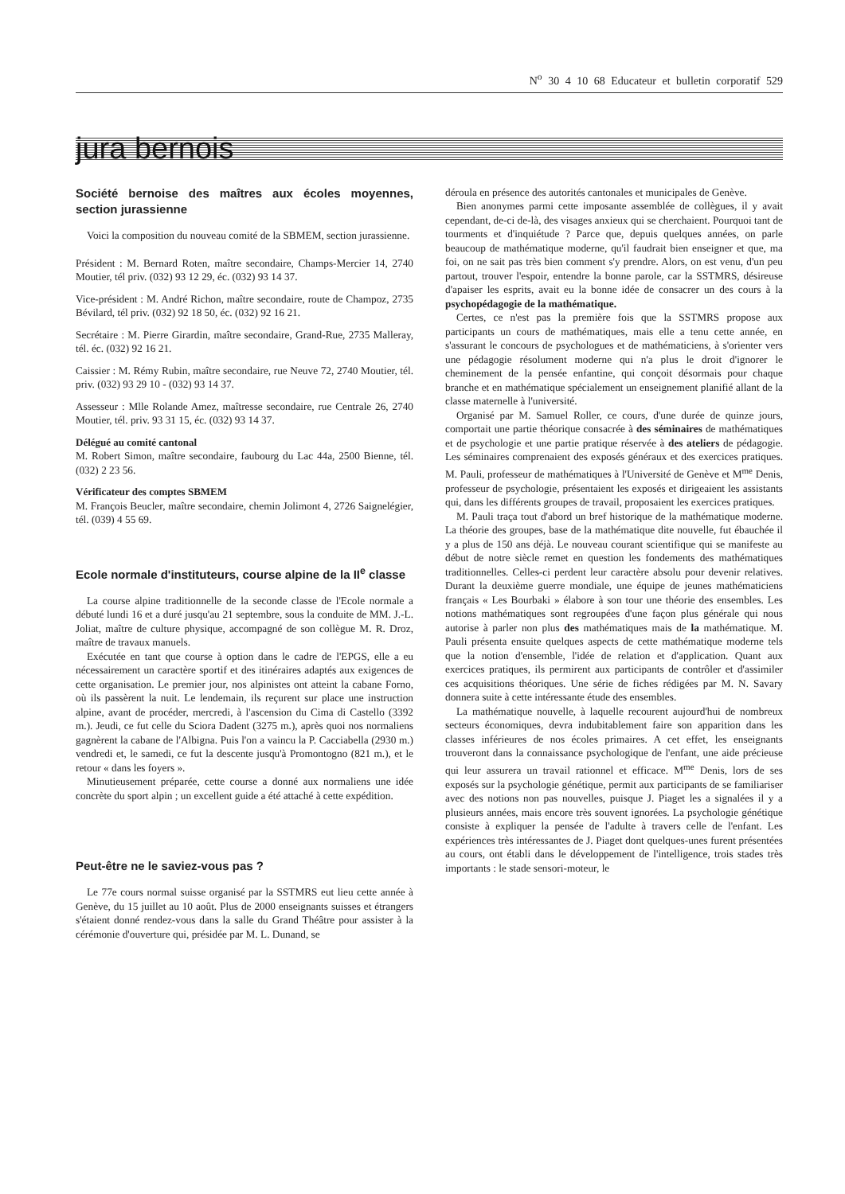N<sup>o</sup> 30 4 10 68 Educateur et bulletin corporatif 529
jura bernois
Société bernoise des maîtres aux écoles moyennes, section jurassienne
Voici la composition du nouveau comité de la SBMEM, section jurassienne.
Président : M. Bernard Roten, maître secondaire, Champs-Mercier 14, 2740 Moutier, tél priv. (032) 93 12 29, éc. (032) 93 14 37.
Vice-président : M. André Richon, maître secondaire, route de Champoz, 2735 Bévilard, tél priv. (032) 92 18 50, éc. (032) 92 16 21.
Secrétaire : M. Pierre Girardin, maître secondaire, Grand-Rue, 2735 Malleray, tél. éc. (032) 92 16 21.
Caissier : M. Rémy Rubin, maître secondaire, rue Neuve 72, 2740 Moutier, tél. priv. (032) 93 29 10 - (032) 93 14 37.
Assesseur : Mlle Rolande Amez, maîtresse secondaire, rue Centrale 26, 2740 Moutier, tél. priv. 93 31 15, éc. (032) 93 14 37.
Délégué au comité cantonal
M. Robert Simon, maître secondaire, faubourg du Lac 44a, 2500 Bienne, tél. (032) 2 23 56.
Vérificateur des comptes SBMEM
M. François Beucler, maître secondaire, chemin Jolimont 4, 2726 Saignelégier, tél. (039) 4 55 69.
Ecole normale d'instituteurs, course alpine de la II<sup>e</sup> classe
La course alpine traditionnelle de la seconde classe de l'Ecole normale a débuté lundi 16 et a duré jusqu'au 21 septembre, sous la conduite de MM. J.-L. Joliat, maître de culture physique, accompagné de son collègue M. R. Droz, maître de travaux manuels.
Exécutée en tant que course à option dans le cadre de l'EPGS, elle a eu nécessairement un caractère sportif et des itinéraires adaptés aux exigences de cette organisation. Le premier jour, nos alpinistes ont atteint la cabane Forno, où ils passèrent la nuit. Le lendemain, ils reçurent sur place une instruction alpine, avant de procéder, mercredi, à l'ascension du Cima di Castello (3392 m.). Jeudi, ce fut celle du Sciora Dadent (3275 m.), après quoi nos normaliens gagnèrent la cabane de l'Albigna. Puis l'on a vaincu la P. Cacciabella (2930 m.) vendredi et, le samedi, ce fut la descente jusqu'à Promontogno (821 m.), et le retour « dans les foyers ».
Minutieusement préparée, cette course a donné aux normaliens une idée concrète du sport alpin ; un excellent guide a été attaché à cette expédition.
Peut-être ne le saviez-vous pas ?
Le 77e cours normal suisse organisé par la SSTMRS eut lieu cette année à Genève, du 15 juillet au 10 août. Plus de 2000 enseignants suisses et étrangers s'étaient donné rendez-vous dans la salle du Grand Théâtre pour assister à la cérémonie d'ouverture qui, présidée par M. L. Dunand, se
déroula en présence des autorités cantonales et municipales de Genève.
Bien anonymes parmi cette imposante assemblée de collègues, il y avait cependant, de-ci de-là, des visages anxieux qui se cherchaient. Pourquoi tant de tourments et d'inquiétude ? Parce que, depuis quelques années, on parle beaucoup de mathématique moderne, qu'il faudrait bien enseigner et que, ma foi, on ne sait pas très bien comment s'y prendre. Alors, on est venu, d'un peu partout, trouver l'espoir, entendre la bonne parole, car la SSTMRS, désireuse d'apaiser les esprits, avait eu la bonne idée de consacrer un des cours à la psychopédagogie de la mathématique.
Certes, ce n'est pas la première fois que la SSTMRS propose aux participants un cours de mathématiques, mais elle a tenu cette année, en s'assurant le concours de psychologues et de mathématiciens, à s'orienter vers une pédagogie résolument moderne qui n'a plus le droit d'ignorer le cheminement de la pensée enfantine, qui conçoit désormais pour chaque branche et en mathématique spécialement un enseignement planifié allant de la classe maternelle à l'université.
Organisé par M. Samuel Roller, ce cours, d'une durée de quinze jours, comportait une partie théorique consacrée à des séminaires de mathématiques et de psychologie et une partie pratique réservée à des ateliers de pédagogie. Les séminaires comprenaient des exposés généraux et des exercices pratiques. M. Pauli, professeur de mathématiques à l'Université de Genève et M<sup>me</sup> Denis, professeur de psychologie, présentaient les exposés et dirigeaient les assistants qui, dans les différents groupes de travail, proposaient les exercices pratiques.
M. Pauli traça tout d'abord un bref historique de la mathématique moderne. La théorie des groupes, base de la mathématique dite nouvelle, fut ébauchée il y a plus de 150 ans déjà. Le nouveau courant scientifique qui se manifeste au début de notre siècle remet en question les fondements des mathématiques traditionnelles. Celles-ci perdent leur caractère absolu pour devenir relatives. Durant la deuxième guerre mondiale, une équipe de jeunes mathématiciens français « Les Bourbaki » élabore à son tour une théorie des ensembles. Les notions mathématiques sont regroupées d'une façon plus générale qui nous autorise à parler non plus des mathématiques mais de la mathématique. M. Pauli présenta ensuite quelques aspects de cette mathématique moderne tels que la notion d'ensemble, l'idée de relation et d'application. Quant aux exercices pratiques, ils permirent aux participants de contrôler et d'assimiler ces acquisitions théoriques. Une série de fiches rédigées par M. N. Savary donnera suite à cette intéressante étude des ensembles.
La mathématique nouvelle, à laquelle recourent aujourd'hui de nombreux secteurs économiques, devra indubitablement faire son apparition dans les classes inférieures de nos écoles primaires. A cet effet, les enseignants trouveront dans la connaissance psychologique de l'enfant, une aide précieuse qui leur assurera un travail rationnel et efficace. M<sup>me</sup> Denis, lors de ses exposés sur la psychologie génétique, permit aux participants de se familiariser avec des notions non pas nouvelles, puisque J. Piaget les a signalées il y a plusieurs années, mais encore très souvent ignorées. La psychologie génétique consiste à expliquer la pensée de l'adulte à travers celle de l'enfant. Les expériences très intéressantes de J. Piaget dont quelques-unes furent présentées au cours, ont établi dans le développement de l'intelligence, trois stades très importants : le stade sensori-moteur, le